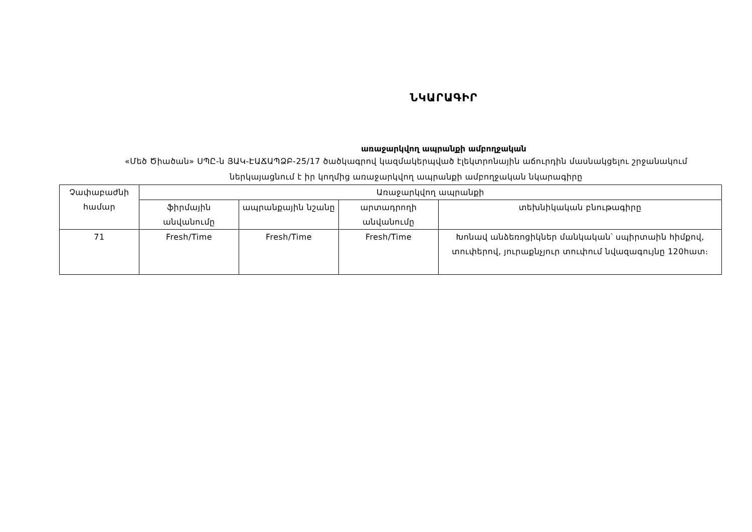ՆԿԱՐԱԳԻՐ
առաջարկվող ապրանքի ամբողջական
«Մեծ Ծիածան» ՍՊԸ-ն ՅԱԿ-ԷԱՃԱՊՁԲ-25/17 ծածկագրով կազմակերպված էլեկտրոնային աճուրդին մասնակցելու շրջանակում
ներկայացնում է իր կողմից առաջարկվող ապրանքի ամբողջական նկարագիրը
| Չափաբաժնի համար | Առաջարկվող ապրանքի | | | |
| | ֆիրմային անվանումը | ապրանքային նշանը | արտադրողի անվանումը | տեխնիկական բնութագիրը |
| 71 | Fresh/Time | Fresh/Time | Fresh/Time | Խոնավ անձեռոցիկներ մանկական՝ սպիրտաին հիմքով, տուփերով, յուրաքնչյուր տուփում նվազագույնը 120հատ։ |